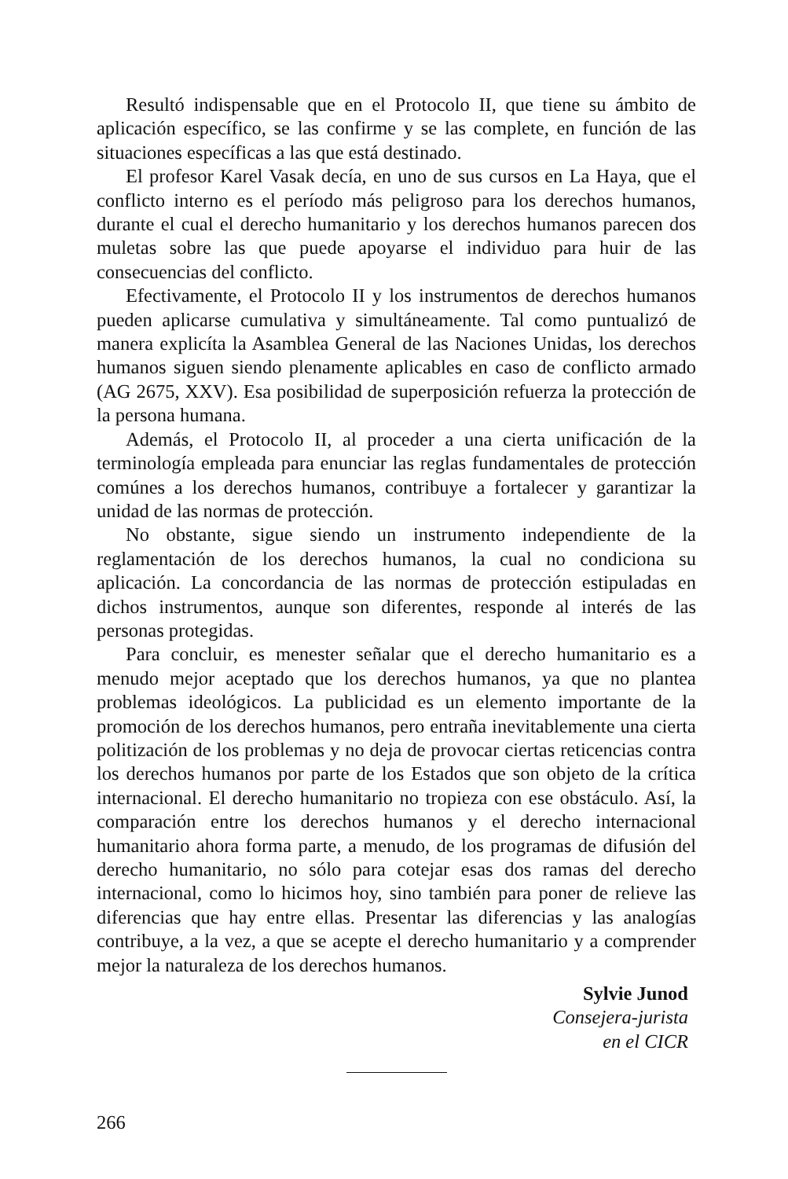Resultó indispensable que en el Protocolo II, que tiene su ámbito de aplicación específico, se las confirme y se las complete, en función de las situaciones específicas a las que está destinado.
El profesor Karel Vasak decía, en uno de sus cursos en La Haya, que el conflicto interno es el período más peligroso para los derechos humanos, durante el cual el derecho humanitario y los derechos humanos parecen dos muletas sobre las que puede apoyarse el individuo para huir de las consecuencias del conflicto.
Efectivamente, el Protocolo II y los instrumentos de derechos humanos pueden aplicarse cumulativa y simultáneamente. Tal como puntualizó de manera explicíta la Asamblea General de las Naciones Unidas, los derechos humanos siguen siendo plenamente aplicables en caso de conflicto armado (AG 2675, XXV). Esa posibilidad de superposición refuerza la protección de la persona humana.
Además, el Protocolo II, al proceder a una cierta unificación de la terminología empleada para enunciar las reglas fundamentales de protección comúnes a los derechos humanos, contribuye a fortalecer y garantizar la unidad de las normas de protección.
No obstante, sigue siendo un instrumento independiente de la reglamentación de los derechos humanos, la cual no condiciona su aplicación. La concordancia de las normas de protección estipuladas en dichos instrumentos, aunque son diferentes, responde al interés de las personas protegidas.
Para concluir, es menester señalar que el derecho humanitario es a menudo mejor aceptado que los derechos humanos, ya que no plantea problemas ideológicos. La publicidad es un elemento importante de la promoción de los derechos humanos, pero entraña inevitablemente una cierta politización de los problemas y no deja de provocar ciertas reticencias contra los derechos humanos por parte de los Estados que son objeto de la crítica internacional. El derecho humanitario no tropieza con ese obstáculo. Así, la comparación entre los derechos humanos y el derecho internacional humanitario ahora forma parte, a menudo, de los programas de difusión del derecho humanitario, no sólo para cotejar esas dos ramas del derecho internacional, como lo hicimos hoy, sino también para poner de relieve las diferencias que hay entre ellas. Presentar las diferencias y las analogías contribuye, a la vez, a que se acepte el derecho humanitario y a comprender mejor la naturaleza de los derechos humanos.
Sylvie Junod
Consejera-jurista
en el CICR
266